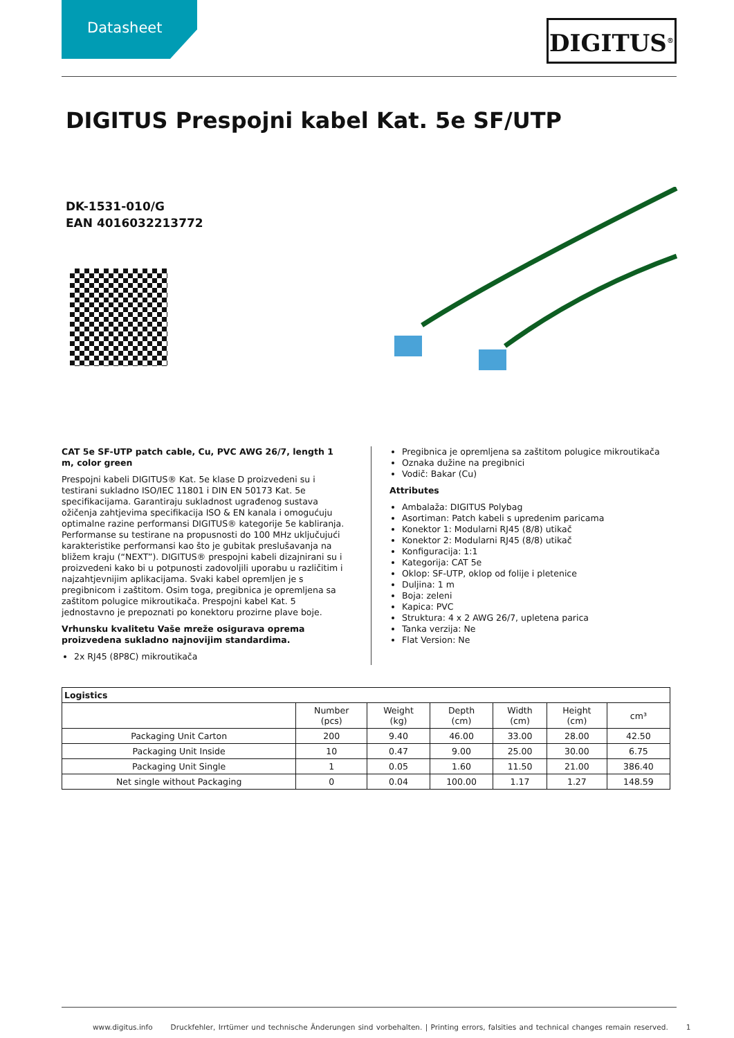Datasheet DIGITUS<sup>®</sup>
DIGITUS Prespojni kabel Kat. 5e SF/UTP
DK-1531-010/G
EAN 4016032213772
CAT 5e SF-UTP patch cable, Cu, PVC AWG 26/7, length 1 m, color green
Prespojni kabeli DIGITUS® Kat. 5e klase D proizvedeni su i testirani sukladno ISO/IEC 11801 i DIN EN 50173 Kat. 5e specifikacijama. Garantiraju sukladnost ugrađenog sustava ožičenja zahtjevima specifikacija ISO & EN kanala i omogućuju optimalne razine performansi DIGITUS® kategorije 5e kabliranja. Performanse su testirane na propusnosti do 100 MHz uključujući karakteristike performansi kao što je gubitak preslušavanja na bližem kraju (“NEXT”). DIGITUS® prespojni kabeli dizajnirani su i proizvedeni kako bi u potpunosti zadovoljili uporabu u različitim i najzahtjevnijim aplikacijama. Svaki kabel opremljen je s pregibnicom i zaštitom. Osim toga, pregibnica je opremljena sa zaštitom polugice mikroutikača. Prespojni kabel Kat. 5 jednostavno je prepoznati po konektoru prozirne plave boje.
Vrhunsku kvalitetu Vaše mreže osigurava oprema proizvedena sukladno najnovijim standardima.
2x RJ45 (8P8C) mikroutikača
Pregibnica je opremljena sa zaštitom polugice mikroutikača
Oznaka dužine na pregibnici
Vodič: Bakar (Cu)
Attributes
Ambalaža: DIGITUS Polybag
Asortiman: Patch kabeli s upredenim paricama
Konektor 1: Modularni RJ45 (8/8) utikač
Konektor 2: Modularni RJ45 (8/8) utikač
Konfiguracija: 1:1
Kategorija: CAT 5e
Oklop: SF-UTP, oklop od folije i pletenice
Duljina: 1 m
Boja: zeleni
Kapica: PVC
Struktura: 4 x 2 AWG 26/7, upletena parica
Tanka verzija: Ne
Flat Version: Ne
| Logistics | | | | | | |
| --- | --- | --- | --- | --- | --- | --- |
| | Number (pcs) | Weight (kg) | Depth (cm) | Width (cm) | Height (cm) | cm³ |
| Packaging Unit Carton | 200 | 9.40 | 46.00 | 33.00 | 28.00 | 42.50 |
| Packaging Unit Inside | 10 | 0.47 | 9.00 | 25.00 | 30.00 | 6.75 |
| Packaging Unit Single | 1 | 0.05 | 1.60 | 11.50 | 21.00 | 386.40 |
| Net single without Packaging | 0 | 0.04 | 100.00 | 1.17 | 1.27 | 148.59 |
www.digitus.info Druckfehler, Irrtümer und technische Änderungen sind vorbehalten. | Printing errors, falsities and technical changes remain reserved. 1